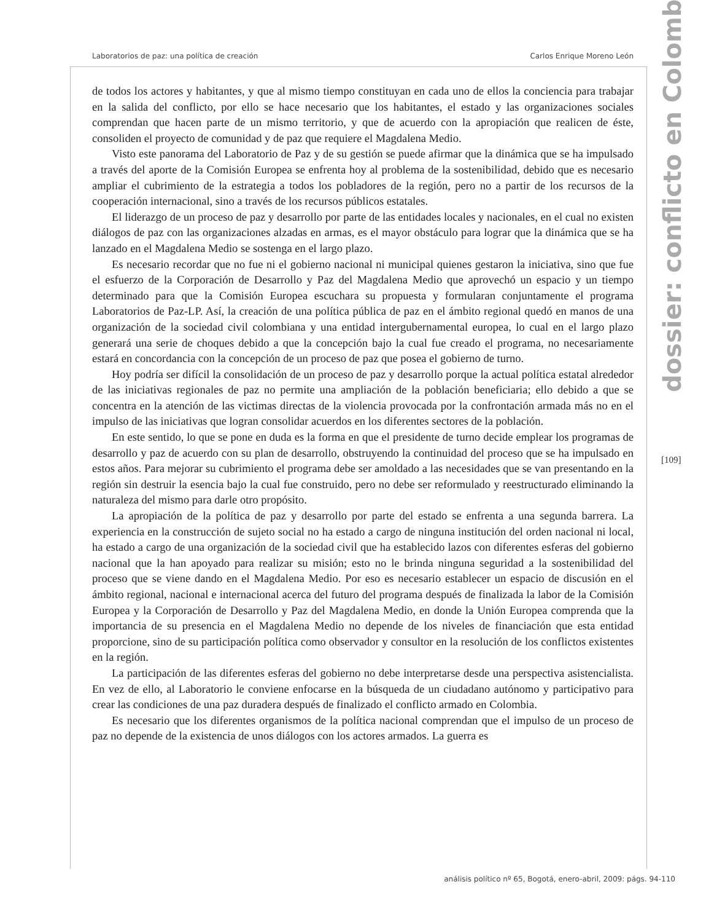Laboratorios de paz: una política de creación Carlos Enrique Moreno León
de todos los actores y habitantes, y que al mismo tiempo constituyan en cada uno de ellos la conciencia para trabajar en la salida del conflicto, por ello se hace necesario que los habitantes, el estado y las organizaciones sociales comprendan que hacen parte de un mismo territorio, y que de acuerdo con la apropiación que realicen de éste, consoliden el proyecto de comunidad y de paz que requiere el Magdalena Medio.
Visto este panorama del Laboratorio de Paz y de su gestión se puede afirmar que la dinámica que se ha impulsado a través del aporte de la Comisión Europea se enfrenta hoy al problema de la sostenibilidad, debido que es necesario ampliar el cubrimiento de la estrategia a todos los pobladores de la región, pero no a partir de los recursos de la cooperación internacional, sino a través de los recursos públicos estatales.
El liderazgo de un proceso de paz y desarrollo por parte de las entidades locales y nacionales, en el cual no existen diálogos de paz con las organizaciones alzadas en armas, es el mayor obstáculo para lograr que la dinámica que se ha lanzado en el Magdalena Medio se sostenga en el largo plazo.
Es necesario recordar que no fue ni el gobierno nacional ni municipal quienes gestaron la iniciativa, sino que fue el esfuerzo de la Corporación de Desarrollo y Paz del Magdalena Medio que aprovechó un espacio y un tiempo determinado para que la Comisión Europea escuchara su propuesta y formularan conjuntamente el programa Laboratorios de Paz-LP. Así, la creación de una política pública de paz en el ámbito regional quedó en manos de una organización de la sociedad civil colombiana y una entidad intergubernamental europea, lo cual en el largo plazo generará una serie de choques debido a que la concepción bajo la cual fue creado el programa, no necesariamente estará en concordancia con la concepción de un proceso de paz que posea el gobierno de turno.
Hoy podría ser difícil la consolidación de un proceso de paz y desarrollo porque la actual política estatal alrededor de las iniciativas regionales de paz no permite una ampliación de la población beneficiaria; ello debido a que se concentra en la atención de las victimas directas de la violencia provocada por la confrontación armada más no en el impulso de las iniciativas que logran consolidar acuerdos en los diferentes sectores de la población.
En este sentido, lo que se pone en duda es la forma en que el presidente de turno decide emplear los programas de desarrollo y paz de acuerdo con su plan de desarrollo, obstruyendo la continuidad del proceso que se ha impulsado en estos años. Para mejorar su cubrimiento el programa debe ser amoldado a las necesidades que se van presentando en la región sin destruir la esencia bajo la cual fue construido, pero no debe ser reformulado y reestructurado eliminando la naturaleza del mismo para darle otro propósito.
La apropiación de la política de paz y desarrollo por parte del estado se enfrenta a una segunda barrera. La experiencia en la construcción de sujeto social no ha estado a cargo de ninguna institución del orden nacional ni local, ha estado a cargo de una organización de la sociedad civil que ha establecido lazos con diferentes esferas del gobierno nacional que la han apoyado para realizar su misión; esto no le brinda ninguna seguridad a la sostenibilidad del proceso que se viene dando en el Magdalena Medio. Por eso es necesario establecer un espacio de discusión en el ámbito regional, nacional e internacional acerca del futuro del programa después de finalizada la labor de la Comisión Europea y la Corporación de Desarrollo y Paz del Magdalena Medio, en donde la Unión Europea comprenda que la importancia de su presencia en el Magdalena Medio no depende de los niveles de financiación que esta entidad proporcione, sino de su participación política como observador y consultor en la resolución de los conflictos existentes en la región.
La participación de las diferentes esferas del gobierno no debe interpretarse desde una perspectiva asistencialista. En vez de ello, al Laboratorio le conviene enfocarse en la búsqueda de un ciudadano autónomo y participativo para crear las condiciones de una paz duradera después de finalizado el conflicto armado en Colombia.
Es necesario que los diferentes organismos de la política nacional comprendan que el impulso de un proceso de paz no depende de la existencia de unos diálogos con los actores armados. La guerra es
dossier: conflicto en Colombia
[109]
análisis político nº 65, Bogotá, enero-abril, 2009: págs. 94-110